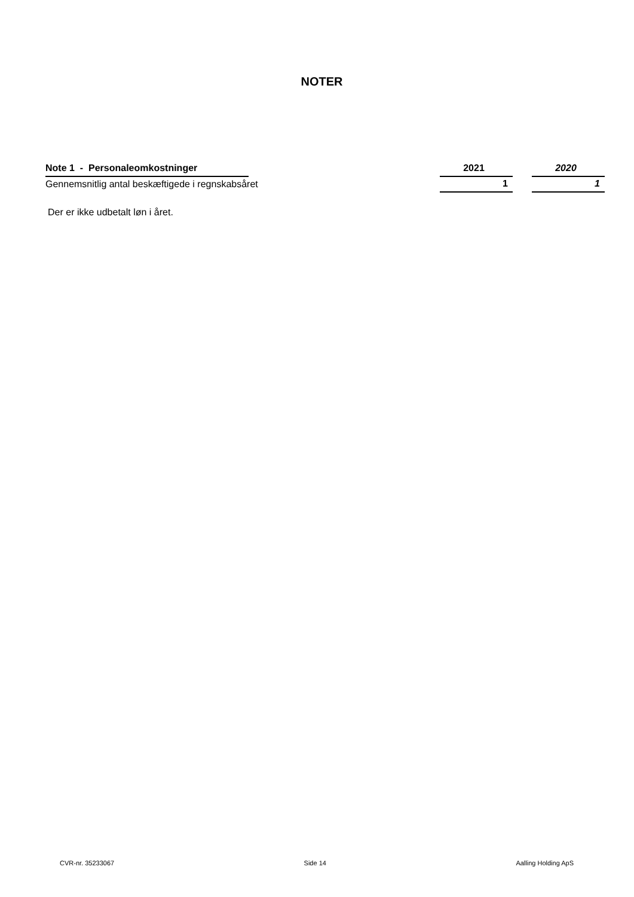NOTER
| Note 1 - Personaleomkostninger | | 2021 | | 2020 |
| --- | --- | --- | --- | --- |
| Gennemsnitlig antal beskæftigede i regnskabsåret | | 1 | | 1 |
Der er ikke udbetalt løn i året.
CVR-nr. 35233067 Side 14 Aalling Holding ApS